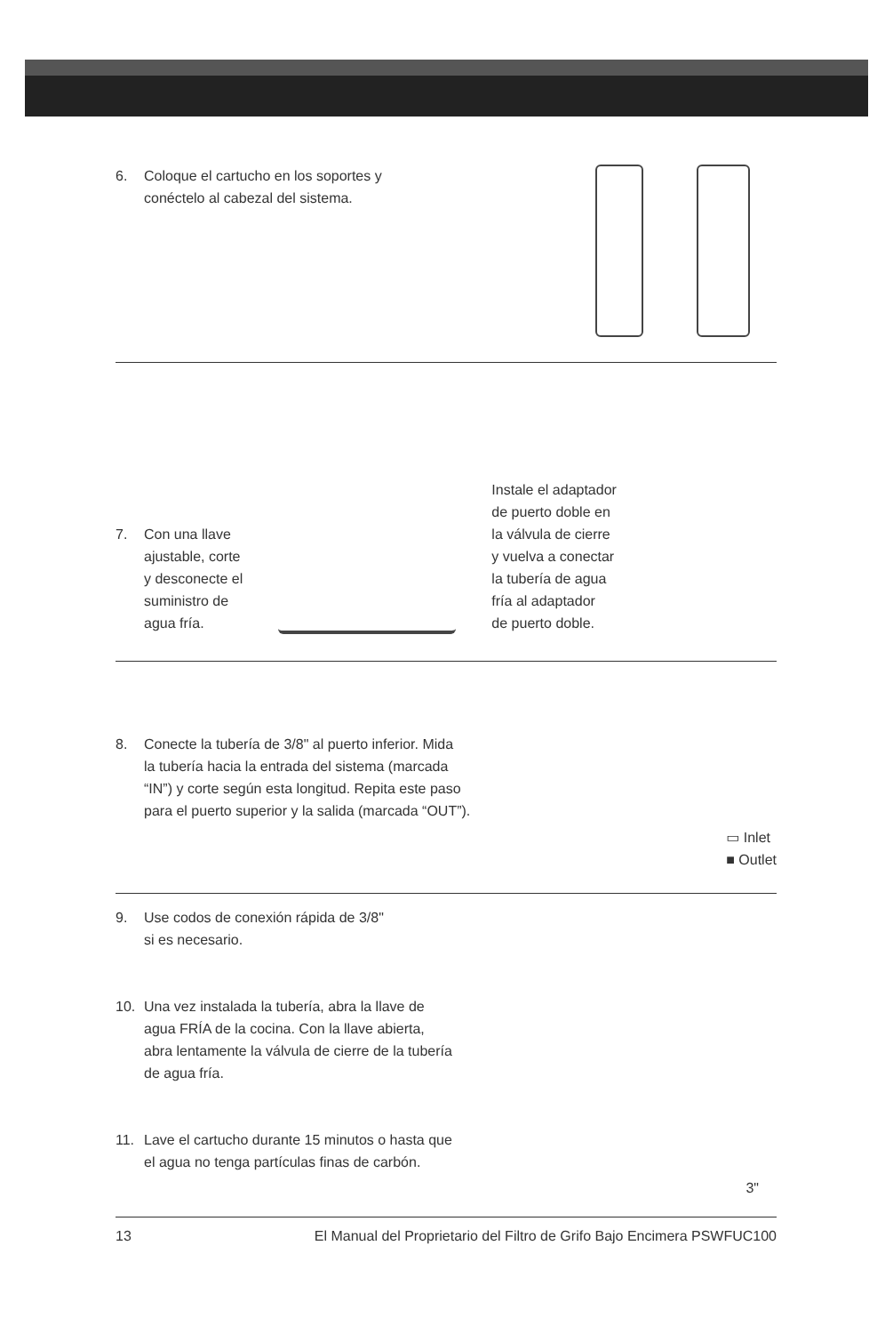6. Coloque el cartucho en los soportes y
conéctelo al cabezal del sistema.
7. Con una llave
ajustable, corte
y desconecte el
suministro de
agua fría.
Instale el adaptador
de puerto doble en
la válvula de cierre
y vuelva a conectar
la tubería de agua
fría al adaptador
de puerto doble.
8. Conecte la tubería de 3/8" al puerto inferior. Mida
la tubería hacia la entrada del sistema (marcada
“IN”) y corte según esta longitud. Repita este paso
para el puerto superior y la salida (marcada “OUT”).
▭ Inlet
■ Outlet
9. Use codos de conexión rápida de 3/8"
si es necesario.
10. Una vez instalada la tubería, abra la llave de
agua FRÍA de la cocina. Con la llave abierta,
abra lentamente la válvula de cierre de la tubería
de agua fría.
11. Lave el cartucho durante 15 minutos o hasta que
el agua no tenga partículas finas de carbón.
3"
13 El Manual del Proprietario del Filtro de Grifo Bajo Encimera PSWFUC100